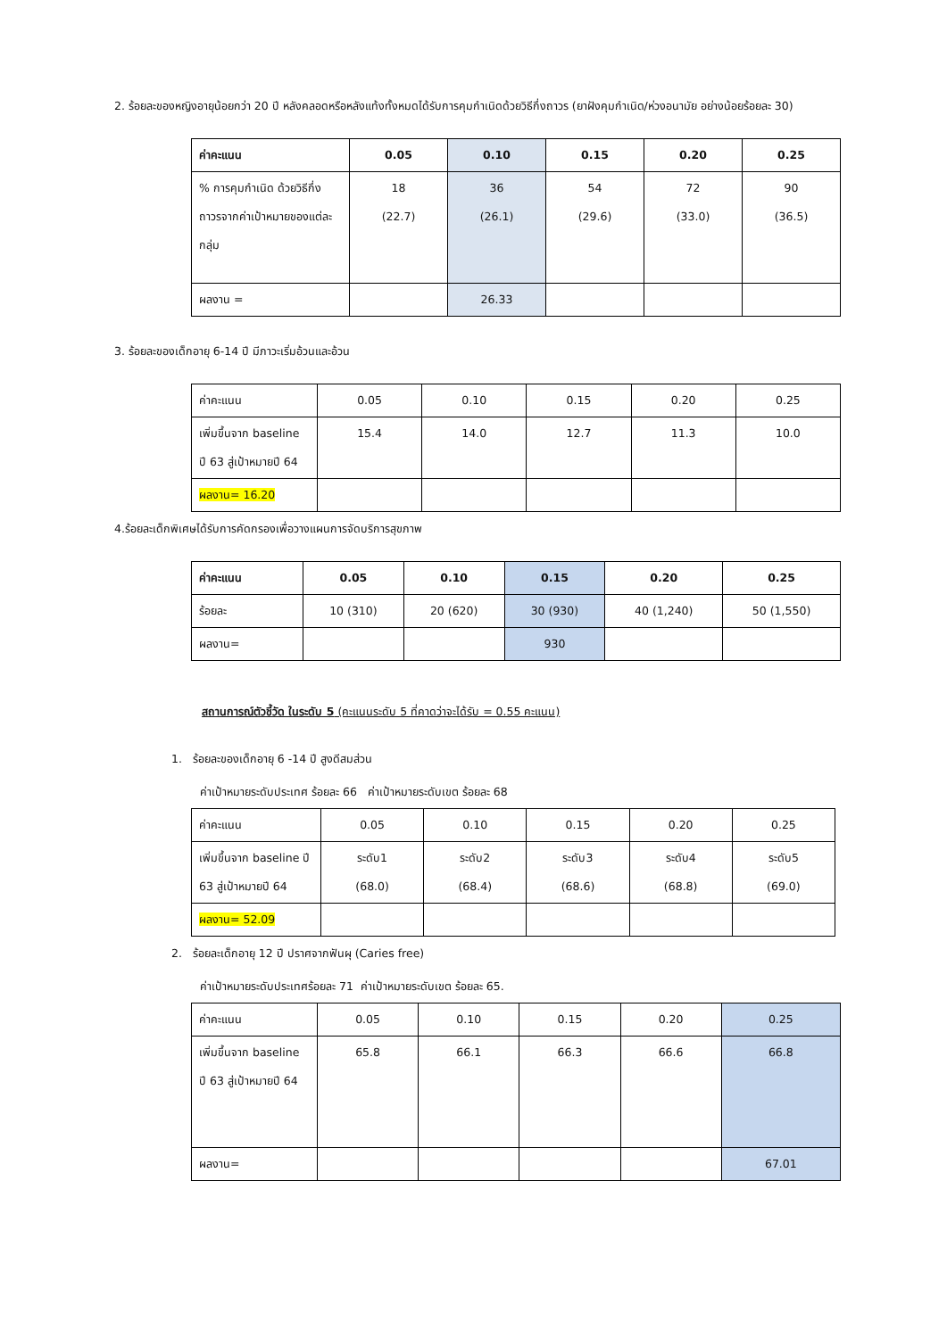2. ร้อยละของหญิงอายุน้อยกว่า 20 ปี หลังคลอดหรือหลังแท้งทั้งหมดได้รับการคุมกำเนิดด้วยวิธีกึ่งถาวร (ยาฝังคุมกำเนิด/ห่วงอนามัย อย่างน้อยร้อยละ 30)
| ค่าคะแนน | 0.05 | 0.10 | 0.15 | 0.20 | 0.25 |
| --- | --- | --- | --- | --- | --- |
| % การคุมกำเนิด ด้วยวิธีกึ่งถาวรจากค่าเป้าหมายของแต่ละกลุ่ม | 18 (22.7) | 36 (26.1) | 54 (29.6) | 72 (33.0) | 90 (36.5) |
| ผลงาน = | | 26.33 | | | |
3. ร้อยละของเด็กอายุ 6-14 ปี มีภาวะเริ่มอ้วนและอ้วน
| ค่าคะแนน | 0.05 | 0.10 | 0.15 | 0.20 | 0.25 |
| เพิ่มขึ้นจาก baseline ปี 63 สู่เป้าหมายปี 64 | 15.4 | 14.0 | 12.7 | 11.3 | 10.0 |
| ผลงาน= 16.20 | | | | | |
4.ร้อยละเด็กพิเศษได้รับการคัดกรองเพื่อวางแผนการจัดบริการสุขภาพ
| ค่าคะแนน | 0.05 | 0.10 | 0.15 | 0.20 | 0.25 |
| --- | --- | --- | --- | --- | --- |
| ร้อยละ | 10 (310) | 20 (620) | 30 (930) | 40 (1,240) | 50 (1,550) |
| ผลงาน= | | | 930 | | |
สถานการณ์ตัวชี้วัด ในระดับ 5 (คะแนนระดับ 5 ที่คาดว่าจะได้รับ = 0.55 คะแนน)
1. ร้อยละของเด็กอายุ 6 -14 ปี สูงดีสมส่วน
ค่าเป้าหมายระดับประเทศ ร้อยละ 66 ค่าเป้าหมายระดับเขต ร้อยละ 68
| ค่าคะแนน | 0.05 | 0.10 | 0.15 | 0.20 | 0.25 |
| เพิ่มขึ้นจาก baseline ปี 63 สู่เป้าหมายปี 64 | ระดับ1 (68.0) | ระดับ2 (68.4) | ระดับ3 (68.6) | ระดับ4 (68.8) | ระดับ5 (69.0) |
| ผลงาน= 52.09 | | | | | |
2. ร้อยละเด็กอายุ 12 ปี ปราศจากฟันผุ (Caries free)
ค่าเป้าหมายระดับประเทศร้อยละ 71 ค่าเป้าหมายระดับเขต ร้อยละ 65.
| ค่าคะแนน | 0.05 | 0.10 | 0.15 | 0.20 | 0.25 |
| เพิ่มขึ้นจาก baseline ปี 63 สู่เป้าหมายปี 64 | 65.8 | 66.1 | 66.3 | 66.6 | 66.8 |
| ผลงาน= | | | | | 67.01 |